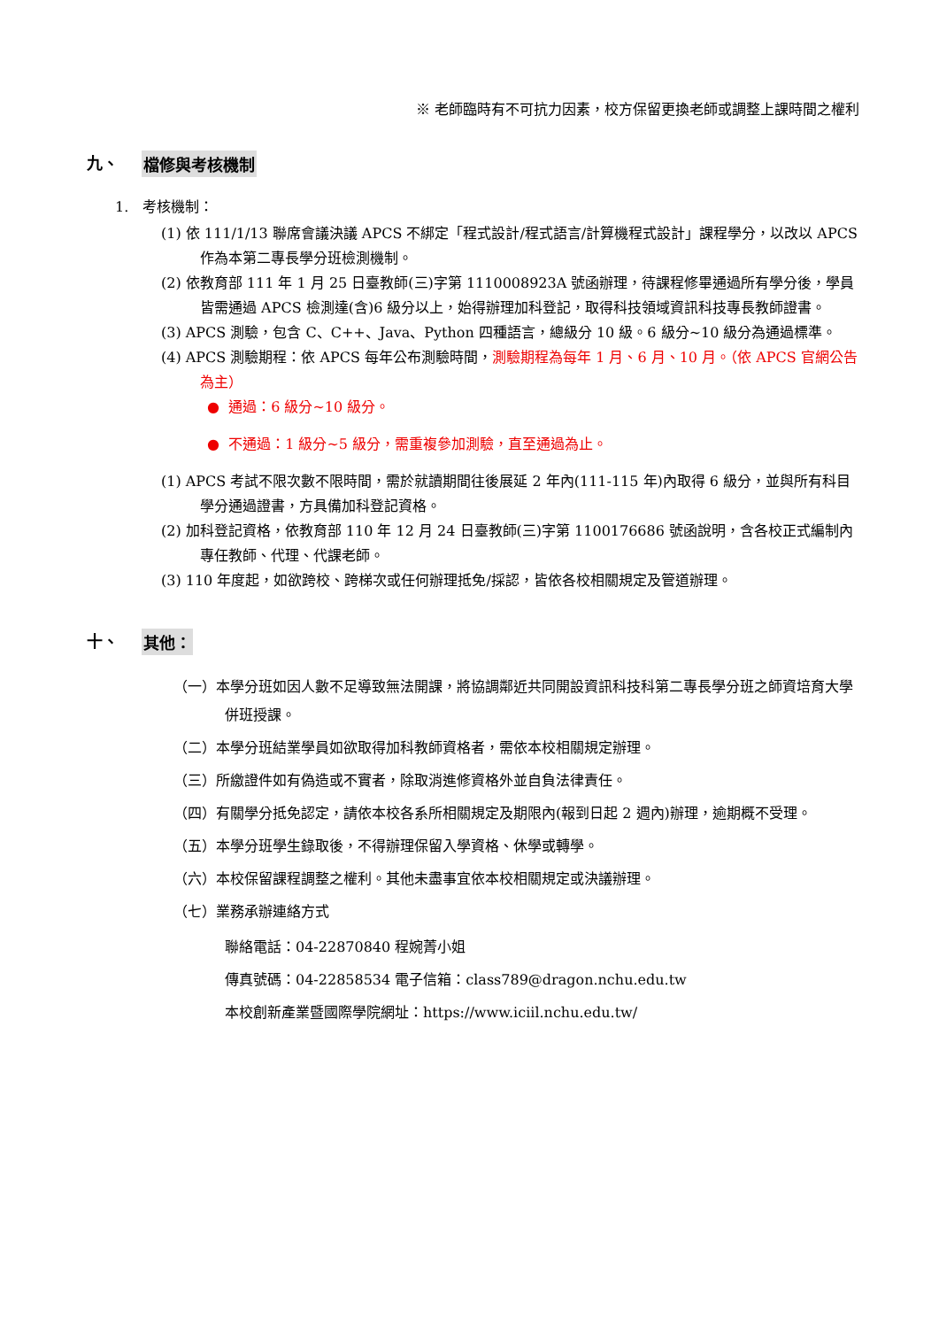※ 老師臨時有不可抗力因素，校方保留更換老師或調整上課時間之權利
九、 檔修與考核機制
1. 考核機制：
(1) 依 111/1/13 聯席會議決議 APCS 不綁定「程式設計/程式語言/計算機程式設計」課程學分，以改以 APCS 作為本第二專長學分班檢測機制。
(2) 依教育部 111 年 1 月 25 日臺教師(三)字第 1110008923A 號函辦理，待課程修畢通過所有學分後，學員皆需通過 APCS 檢測達(含)6 級分以上，始得辦理加科登記，取得科技領域資訊科技專長教師證書。
(3) APCS 測驗，包含 C、C++、Java、Python 四種語言，總級分 10 級。6 級分~10 級分為通過標準。
(4) APCS 測驗期程：依 APCS 每年公布測驗時間，測驗期程為每年 1 月、6 月、10 月。（依 APCS 官網公告為主）
● 通過：6 級分~10 級分。
● 不通過：1 級分~5 級分，需重複參加測驗，直至通過為止。
(1) APCS 考試不限次數不限時間，需於就讀期間往後展延 2 年內(111-115 年)內取得 6 級分，並與所有科目學分通過證書，方具備加科登記資格。
(2) 加科登記資格，依教育部 110 年 12 月 24 日臺教師(三)字第 1100176686 號函說明，含各校正式編制內專任教師、代理、代課老師。
(3) 110 年度起，如欲跨校、跨梯次或任何辦理抵免/採認，皆依各校相關規定及管道辦理。
十、 其他：
（一）本學分班如因人數不足導致無法開課，將協調鄰近共同開設資訊科技科第二專長學分班之師資培育大學併班授課。
（二）本學分班結業學員如欲取得加科教師資格者，需依本校相關規定辦理。
（三）所繳證件如有偽造或不實者，除取消進修資格外並自負法律責任。
（四）有關學分抵免認定，請依本校各系所相關規定及期限內(報到日起 2 週內)辦理，逾期概不受理。
（五）本學分班學生錄取後，不得辦理保留入學資格、休學或轉學。
（六）本校保留課程調整之權利。其他未盡事宜依本校相關規定或決議辦理。
（七）業務承辦連絡方式
聯絡電話：04-22870840 程婉菁小姐
傳真號碼：04-22858534 電子信箱：class789@dragon.nchu.edu.tw
本校創新產業暨國際學院網址：https://www.iciil.nchu.edu.tw/